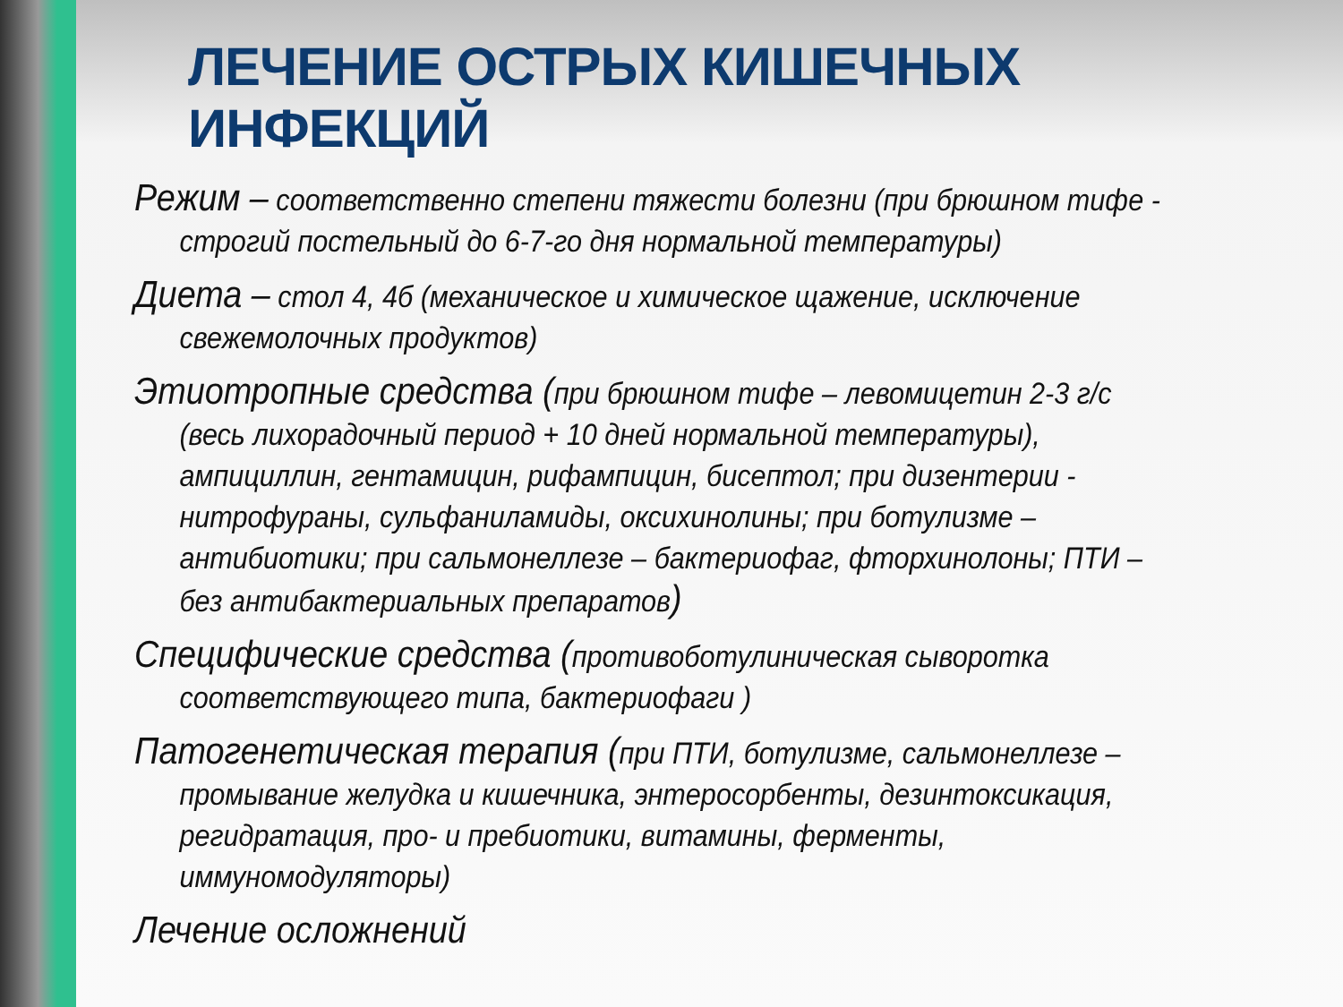ЛЕЧЕНИЕ ОСТРЫХ КИШЕЧНЫХ ИНФЕКЦИЙ
Режим – соответственно степени тяжести болезни (при брюшном тифе - строгий постельный до 6-7-го дня нормальной температуры)
Диета – стол 4, 4б (механическое и химическое щажение, исключение свежемолочных продуктов)
Этиотропные средства (при брюшном тифе – левомицетин 2-3 г/с (весь лихорадочный период + 10 дней нормальной температуры), ампициллин, гентамицин, рифампицин, бисептол; при дизентерии - нитрофураны, сульфаниламиды, оксихинолины; при ботулизме – антибиотики; при сальмонеллезе – бактериофаг, фторхинолоны; ПТИ – без антибактериальных препаратов)
Специфические средства (противоботулиническая сыворотка соответствующего типа, бактериофаги )
Патогенетическая терапия (при ПТИ, ботулизме, сальмонеллезе – промывание желудка и кишечника, энтеросорбенты, дезинтоксикация, регидратация, про- и пребиотики, витамины, ферменты, иммуномодуляторы)
Лечение осложнений